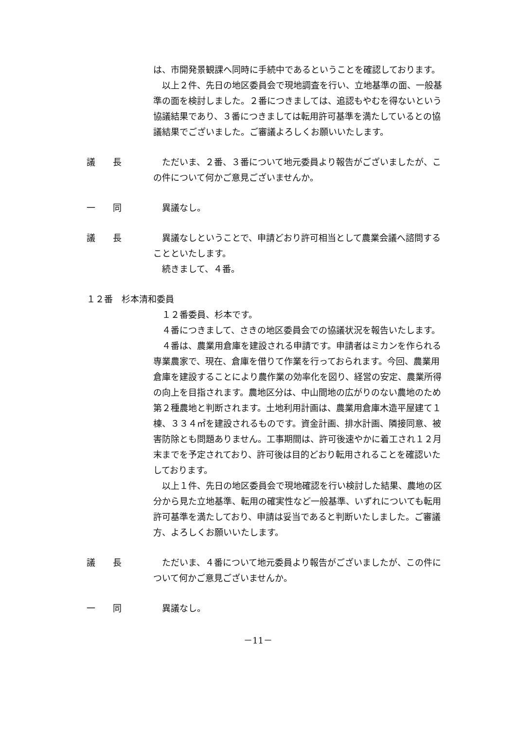は、市開発景観課へ同時に手続中であるということを確認しております。
以上２件、先日の地区委員会で現地調査を行い、立地基準の面、一般基準の面を検討しました。２番につきましては、追認もやむを得ないという協議結果であり、３番につきましては転用許可基準を満たしているとの協議結果でございました。ご審議よろしくお願いいたします。
議　　長 ただいま、２番、３番について地元委員より報告がございましたが、この件について何かご意見ございませんか。
一　　同 異議なし。
議　　長 異議なしということで、申請どおり許可相当として農業会議へ諮問することといたします。
続きまして、４番。
１２番　杉本清和委員
１２番委員、杉本です。
４番につきまして、さきの地区委員会での協議状況を報告いたします。
４番は、農業用倉庫を建設される申請です。申請者はミカンを作られる専業農家で、現在、倉庫を借りて作業を行っておられます。今回、農業用倉庫を建設することにより農作業の効率化を図り、経営の安定、農業所得の向上を目指されます。農地区分は、中山間地の広がりのない農地のため第２種農地と判断されます。土地利用計画は、農業用倉庫木造平屋建て１棟、３３４㎡を建設されるものです。資金計画、排水計画、隣接同意、被害防除とも問題ありません。工事期間は、許可後速やかに着工され１２月末までを予定されており、許可後は目的どおり転用されることを確認いたしております。
以上１件、先日の地区委員会で現地確認を行い検討した結果、農地の区分から見た立地基準、転用の確実性など一般基準、いずれについても転用許可基準を満たしており、申請は妥当であると判断いたしました。ご審議方、よろしくお願いいたします。
議　　長 ただいま、４番について地元委員より報告がございましたが、この件について何かご意見ございませんか。
一　　同 異議なし。
－11－